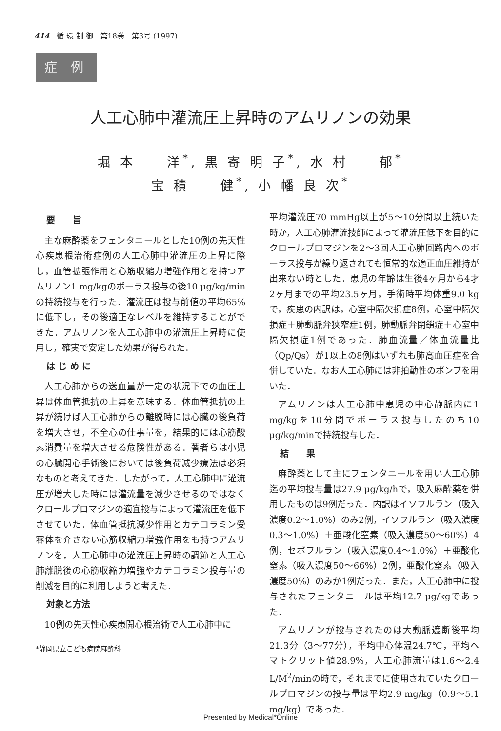414　循 環 制 御　第18巻　第3号 (1997)
症 例
人工心肺中灌流圧上昇時のアムリノンの効果
堀 本　　洋<sup>*</sup>, 黒 寄 明 子<sup>*</sup>, 水 村　　郁<sup>*</sup>
宝 積　　健<sup>*</sup>, 小 幡 良 次<sup>*</sup>
要　　旨
主な麻酔薬をフェンタニールとした10例の先天性心疾患根治術症例の人工心肺中灌流圧の上昇に際し，血管拡張作用と心筋収縮力増強作用とを持つアムリノン1 mg/kgのボーラス投与の後10 μg/kg/minの持続投与を行った．灌流圧は投与前値の平均65%に低下し，その後適正なレベルを維持することができた．アムリノンを人工心肺中の灌流圧上昇時に使用し，確実で安定した効果が得られた．
は じ め に
人工心肺からの送血量が一定の状況下での血圧上昇は体血管抵抗の上昇を意味する．体血管抵抗の上昇が続けば人工心肺からの離脱時には心臓の後負荷を増大させ，不全心の仕事量を，結果的には心筋酸素消費量を増大させる危険性がある．著者らは小児の心臓開心手術後においては後負荷減少療法は必須なものと考えてきた．したがって，人工心肺中に灌流圧が増大した時には灌流量を減少させるのではなくクロールプロマジンの適宜投与によって灌流圧を低下させていた．体血管抵抗減少作用とカテコラミン受容体を介さない心筋収縮力増強作用をも持つアムリノンを，人工心肺中の灌流圧上昇時の調節と人工心肺離脱後の心筋収縮力増強やカテコラミン投与量の削減を目的に利用しようと考えた．
対象と方法
10例の先天性心疾患開心根治術で人工心肺中に
*静岡県立こども病院麻酔科
平均灌流圧70 mmHg以上が5～10分間以上続いた時か，人工心肺灌流技師によって灌流圧低下を目的にクロールプロマジンを2～3回人工心肺回路内へのボーラス投与が繰り返されても恒常的な適正血圧維持が出来ない時とした．患児の年齢は生後4ヶ月から4才2ヶ月までの平均23.5ヶ月，手術時平均体重9.0 kgで，疾患の内訳は，心室中隔欠損症8例，心室中隔欠損症＋肺動脈弁狭窄症1例，肺動脈弁閉鎖症＋心室中隔欠損症1例であった．肺血流量／体血流量比（Qp/Qs）が1以上の8例はいずれも肺高血圧症を合併していた．なお人工心肺には非拍動性のポンプを用いた．
アムリノンは人工心肺中患児の中心静脈内に1 mg/kgを10分間でボーラス投与したのち10 μg/kg/minで持続投与した．
結　　果
麻酔薬として主にフェンタニールを用い人工心肺迄の平均投与量は27.9 μg/kg/hで，吸入麻酔薬を併用したものは9例だった．内訳はイソフルラン（吸入濃度0.2～1.0%）のみ2例，イソフルラン（吸入濃度0.3～1.0%）＋亜酸化窒素（吸入濃度50～60%）4例，セボフルラン（吸入濃度0.4～1.0%）＋亜酸化窒素（吸入濃度50～66%）2例，亜酸化窒素（吸入濃度50%）のみが1例だった．また，人工心肺中に投与されたフェンタニールは平均12.7 μg/kgであった．
アムリノンが投与されたのは大動脈遮断後平均21.3分（3～77分），平均中心体温24.7℃，平均ヘマトクリット値28.9%，人工心肺流量は1.6～2.4 L/M<sup>2</sup>/minの時で，それまでに使用されていたクロールプロマジンの投与量は平均2.9 mg/kg（0.9～5.1 mg/kg）であった．
Presented by Medical*Online